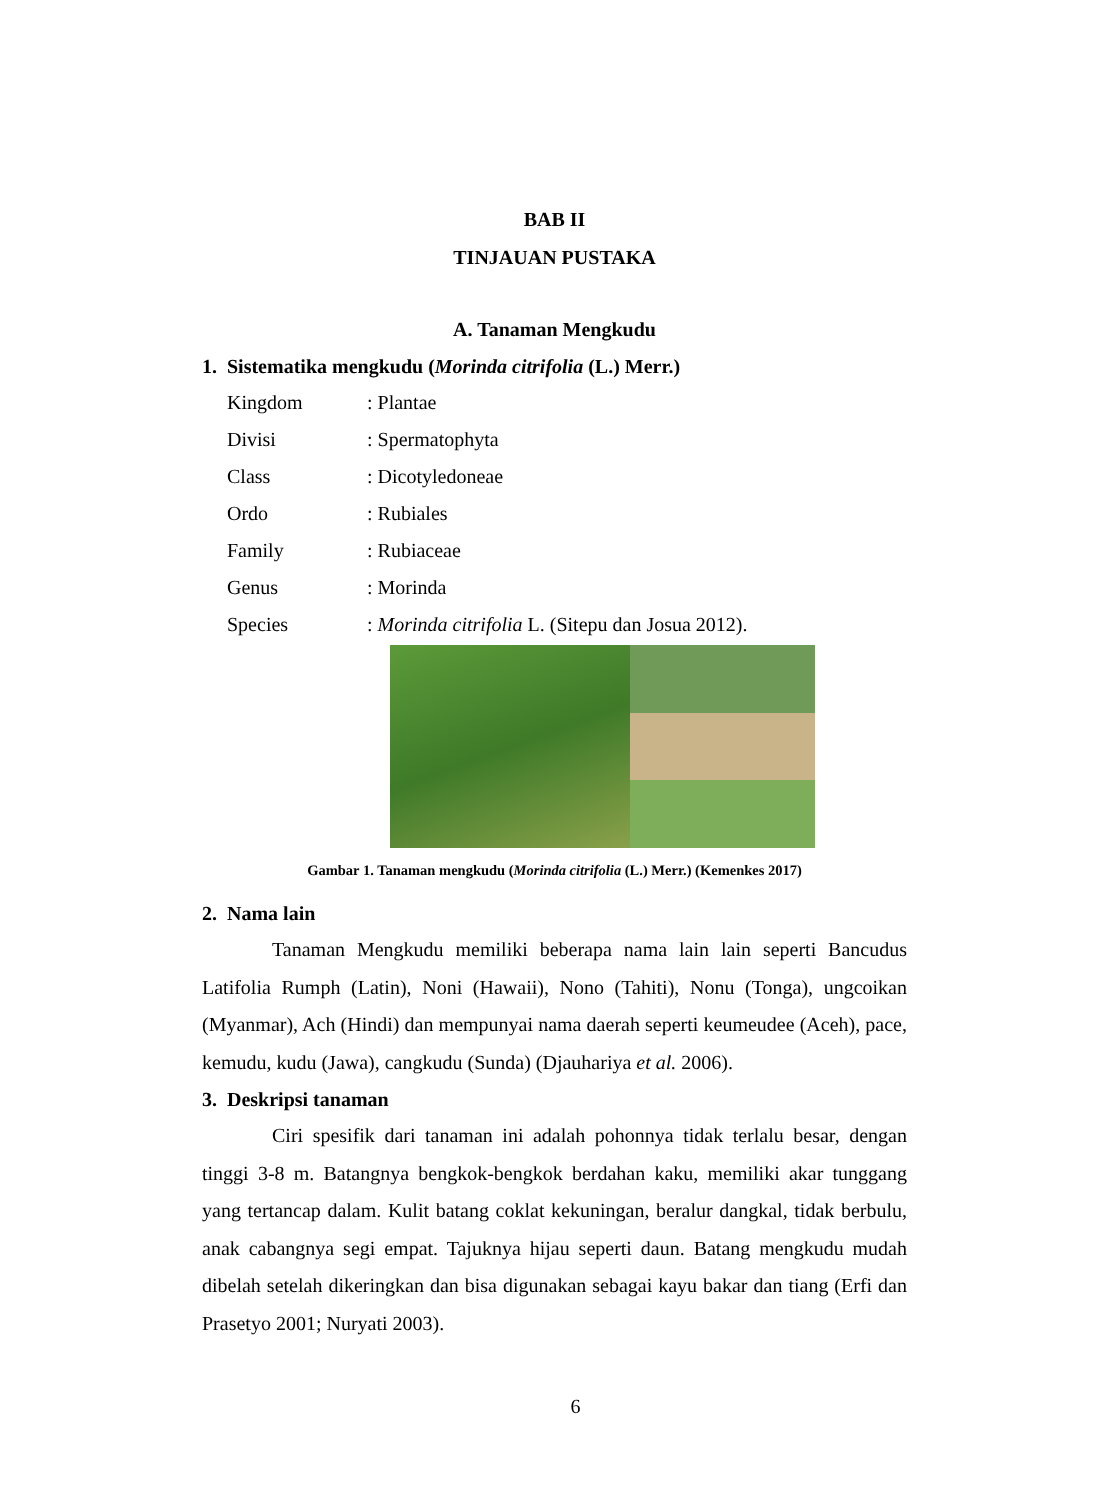BAB II
TINJAUAN PUSTAKA
A. Tanaman Mengkudu
1. Sistematika mengkudu (Morinda citrifolia (L.) Merr.)
Kingdom: Plantae
Divisi: Spermatophyta
Class: Dicotyledoneae
Ordo: Rubiales
Family: Rubiaceae
Genus: Morinda
Species: Morinda citrifolia L. (Sitepu dan Josua 2012).
Gambar 1. Tanaman mengkudu (Morinda citrifolia (L.) Merr.) (Kemenkes 2017)
2. Nama lain
Tanaman Mengkudu memiliki beberapa nama lain lain seperti Bancudus Latifolia Rumph (Latin), Noni (Hawaii), Nono (Tahiti), Nonu (Tonga), ungcoikan (Myanmar), Ach (Hindi) dan mempunyai nama daerah seperti keumeudee (Aceh), pace, kemudu, kudu (Jawa), cangkudu (Sunda) (Djauhariya et al. 2006).
3. Deskripsi tanaman
Ciri spesifik dari tanaman ini adalah pohonnya tidak terlalu besar, dengan tinggi 3-8 m. Batangnya bengkok-bengkok berdahan kaku, memiliki akar tunggang yang tertancap dalam. Kulit batang coklat kekuningan, beralur dangkal, tidak berbulu, anak cabangnya segi empat. Tajuknya hijau seperti daun. Batang mengkudu mudah dibelah setelah dikeringkan dan bisa digunakan sebagai kayu bakar dan tiang (Erfi dan Prasetyo 2001; Nuryati 2003).
6